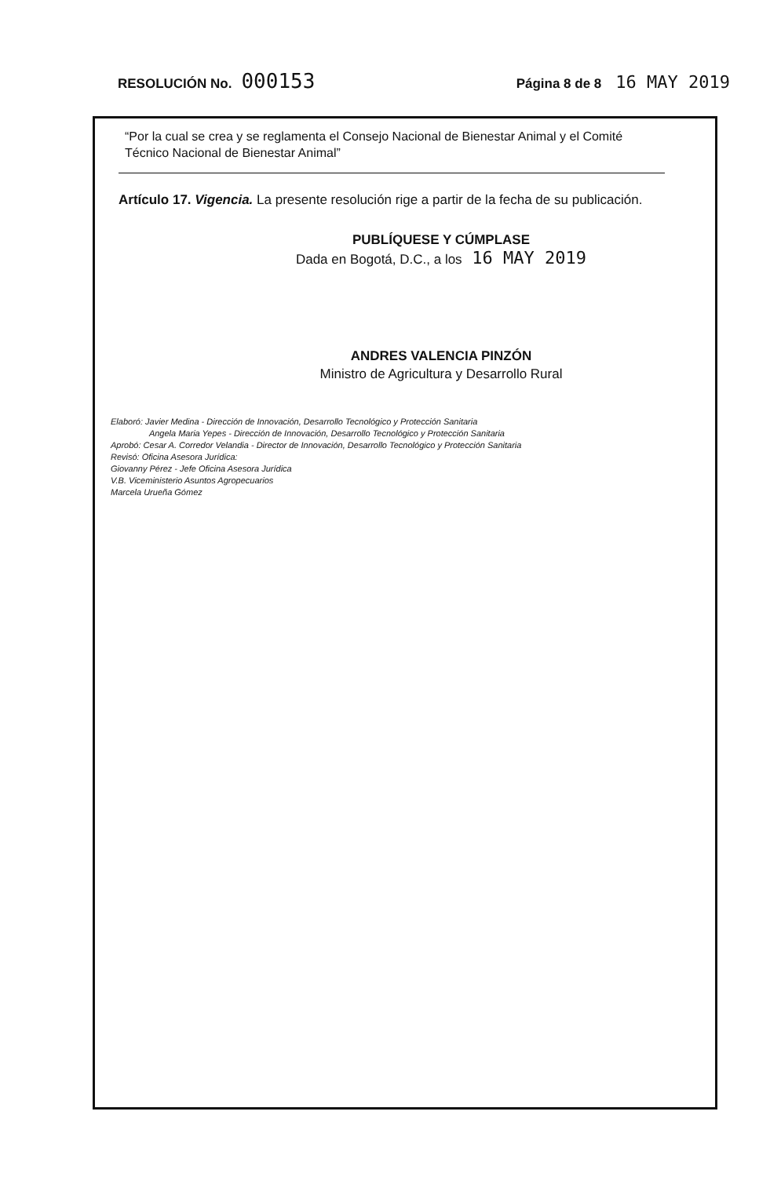RESOLUCIÓN No. 000153
Página 8 de 8 16 MAY 2019
“Por la cual se crea y se reglamenta el Consejo Nacional de Bienestar Animal y el Comité Técnico Nacional de Bienestar Animal”
Artículo 17. Vigencia. La presente resolución rige a partir de la fecha de su publicación.
PUBLÍQUESE Y CÚMPLASE
Dada en Bogotá, D.C., a los 16 MAY 2019
ANDRES VALENCIA PINZÓN
Ministro de Agricultura y Desarrollo Rural
Elaboró: Javier Medina - Dirección de Innovación, Desarrollo Tecnológico y Protección Sanitaria
Angela Maria Yepes - Dirección de Innovación, Desarrollo Tecnológico y Protección Sanitaria
Aprobó: Cesar A. Corredor Velandia - Director de Innovación, Desarrollo Tecnológico y Protección Sanitaria
Revisó: Oficina Asesora Jurídica:
Giovanny Pérez - Jefe Oficina Asesora Jurídica
V.B. Viceministerio Asuntos Agropecuarios
Marcela Urueña Gómez